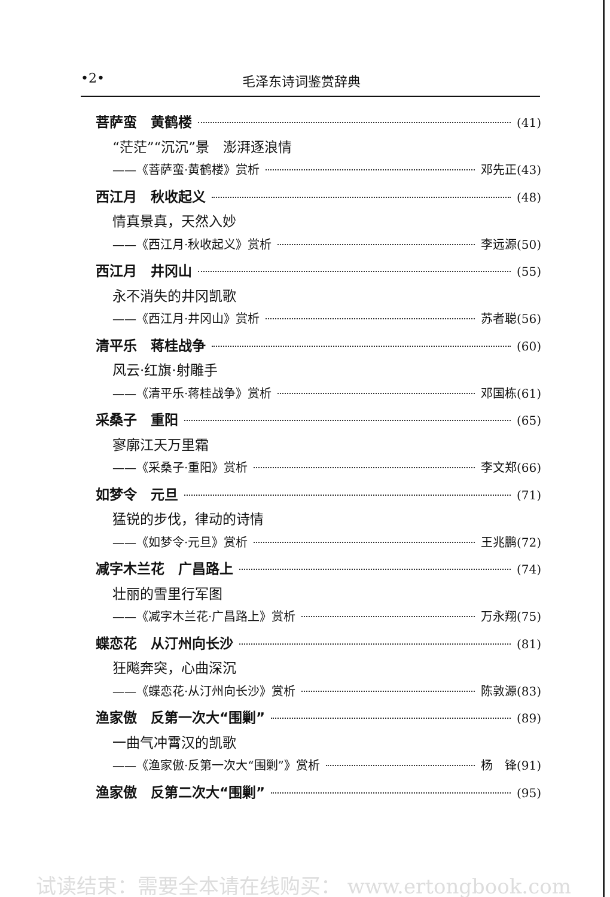•2• 毛泽东诗词鉴赏辞典
菩萨蛮　黄鹤楼 (41)
“茫茫”“沉沉”景　澎湃逐浪情
——《菩萨蛮·黄鹤楼》赏析 邓先正(43)
西江月　秋收起义 (48)
情真景真，天然入妙
——《西江月·秋收起义》赏析 李远源(50)
西江月　井冈山 (55)
永不消失的井冈凯歌
——《西江月·井冈山》赏析 苏者聪(56)
清平乐　蒋桂战争 (60)
风云·红旗·射雕手
——《清平乐·蒋桂战争》赏析 邓国栋(61)
采桑子　重阳 (65)
寥廓江天万里霜
——《采桑子·重阳》赏析 李文郑(66)
如梦令　元旦 (71)
猛锐的步伐，律动的诗情
——《如梦令·元旦》赏析 王兆鹏(72)
减字木兰花　广昌路上 (74)
壮丽的雪里行军图
——《减字木兰花·广昌路上》赏析 万永翔(75)
蝶恋花　从汀州向长沙 (81)
狂飚奔突，心曲深沉
——《蝶恋花·从汀州向长沙》赏析 陈敦源(83)
渔家傲　反第一次大“围剿” (89)
一曲气冲霄汉的凯歌
——《渔家傲·反第一次大“围剿”》赏析 杨　锋(91)
渔家傲　反第二次大“围剿” (95)
试读结束：需要全本请在线购买： www.ertongbook.com